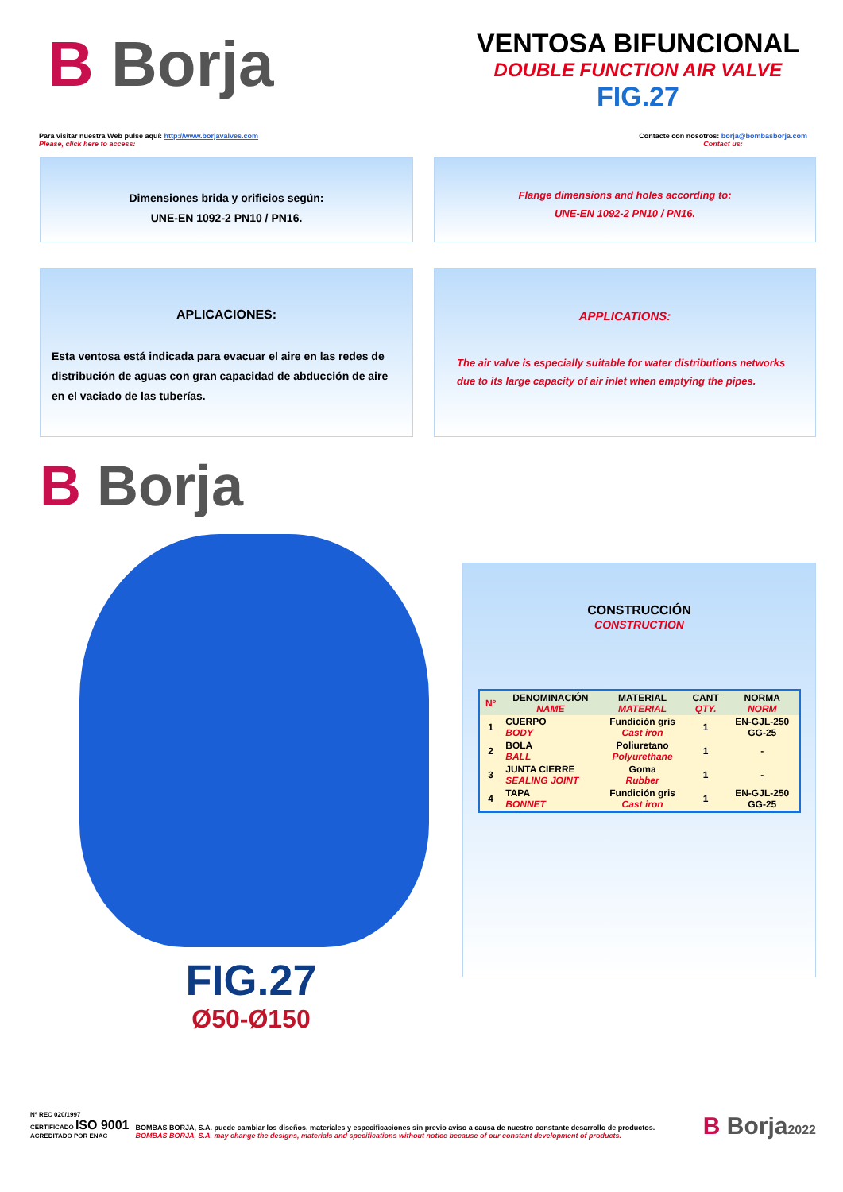B Borja
VENTOSA BIFUNCIONAL
DOUBLE FUNCTION AIR VALVE
FIG.27
Para visitar nuestra Web pulse aquí: http://www.borjavalves.com
Please, click here to access:
Contacte con nosotros: borja@bombasborja.com
Contact us:
Dimensiones brida y orificios según:
UNE-EN 1092-2 PN10 / PN16.
Flange dimensions and holes according to:
UNE-EN 1092-2 PN10 / PN16.
APLICACIONES:
Esta ventosa está indicada para evacuar el aire en las redes de distribución de aguas con gran capacidad de abducción de aire en el vaciado de las tuberías.
APPLICATIONS:
The air valve is especially suitable for water distributions networks due to its large capacity of air inlet when emptying the pipes.
B Borja
FIG.27
Ø50-Ø150
CONSTRUCCIÓN
CONSTRUCTION
| Nº | DENOMINACIÓN NAME | MATERIAL MATERIAL | CANT QTY. | NORMA NORM |
| --- | --- | --- | --- | --- |
| 1 | CUERPO BODY | Fundición gris Cast iron | 1 | EN-GJL-250 GG-25 |
| 2 | BOLA BALL | Poliuretano Polyurethane | 1 | - |
| 3 | JUNTA CIERRE SEALING JOINT | Goma Rubber | 1 | - |
| 4 | TAPA BONNET | Fundición gris Cast iron | 1 | EN-GJL-250 GG-25 |
Nº REC 020/1997
CERTIFICADO ISO 9001
ACREDITADO POR ENAC
BOMBAS BORJA, S.A. puede cambiar los diseños, materiales y especificaciones sin previo aviso a causa de nuestro constante desarrollo de productos.
BOMBAS BORJA, S.A. may change the designs, materials and specifications without notice because of our constant development of products.
B Borja2022